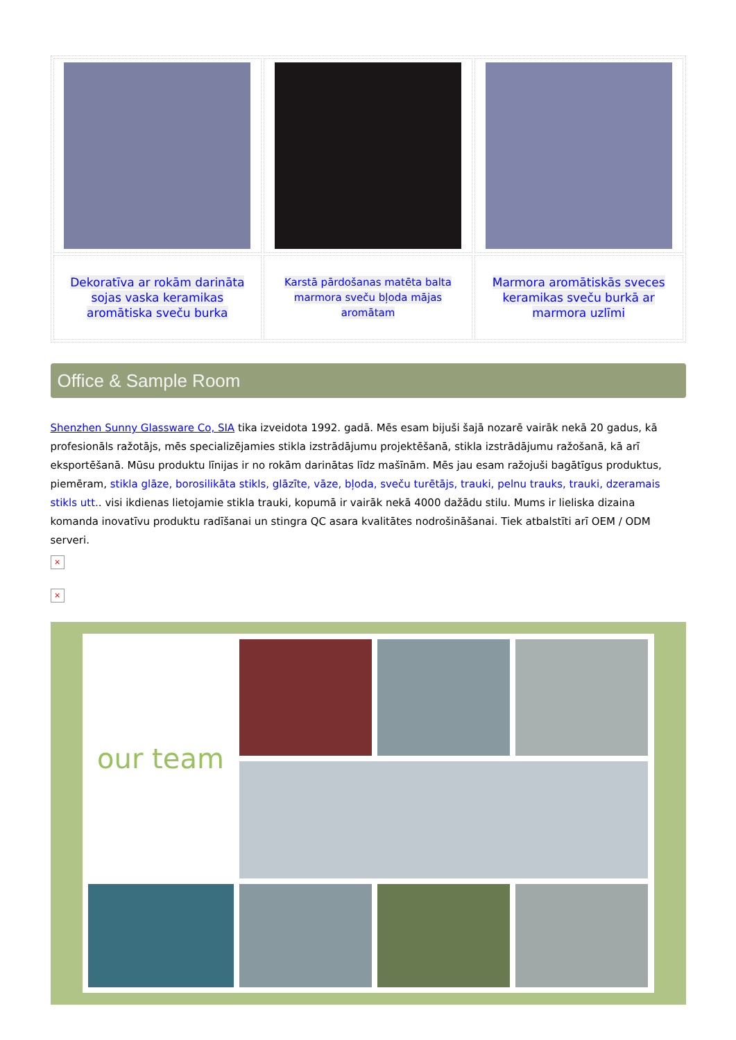| Dekoratīva ar rokām darināta sojas vaska keramikas aromātiska sveču burka | Karstā pārdošanas matēta balta marmora sveču bļoda mājas aromātam | Marmora aromātiskās sveces keramikas sveču burkā ar marmora uzlīmi |
Office & Sample Room
Shenzhen Sunny Glassware Co, SIA tika izveidota 1992. gadā. Mēs esam bijuši šajā nozarē vairāk nekā 20 gadus, kā profesionāls ražotājs, mēs specializējamies stikla izstrādājumu projektēšanā, stikla izstrādājumu ražošanā, kā arī eksportēšanā. Mūsu produktu līnijas ir no rokām darinātas līdz mašīnām. Mēs jau esam ražojuši bagātīgus produktus, piemēram, stikla glāze, borosilikāta stikls, glāzīte, vāze, bļoda, sveču turētājs, trauki, pelnu trauks, trauki, dzeramais stikls utt.. visi ikdienas lietojamie stikla trauki, kopumā ir vairāk nekā 4000 dažādu stilu. Mums ir lieliska dizaina komanda inovatīvu produktu radīšanai un stingra QC asara kvalitātes nodrošināšanai. Tiek atbalstīti arī OEM / ODM serveri.
×
×
our team